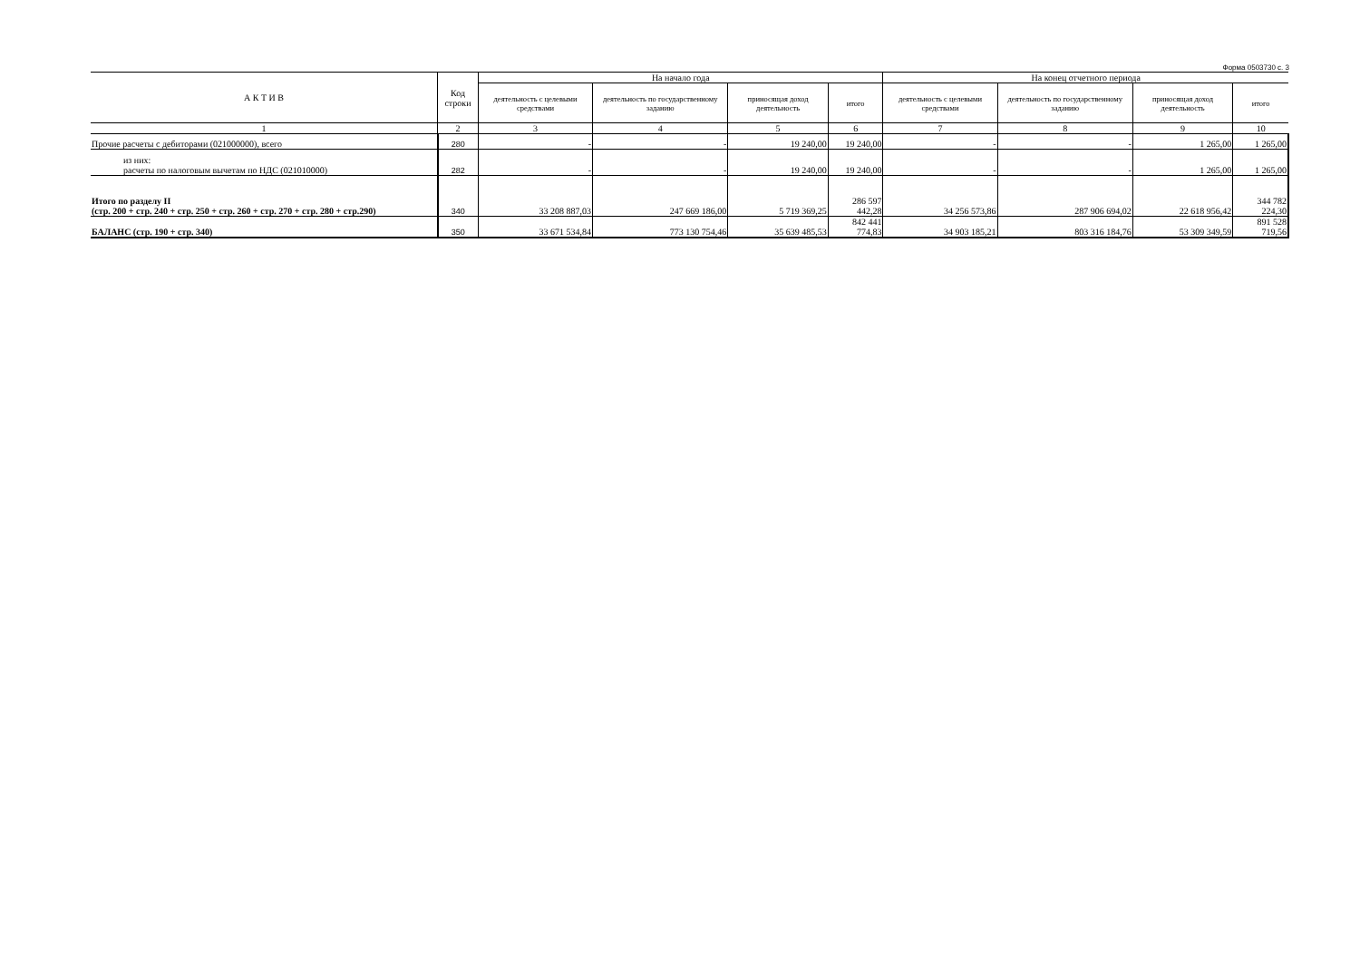Форма 0503730 с. 3
| А К Т И В | Код строки | На начало года | | | | На конец отчетного периода | | | |
| --- | --- | --- | --- | --- | --- | --- | --- | --- | --- |
| | | деятельность с целевыми средствами | деятельность по государственному заданию | приносящая доход деятельность | итого | деятельность с целевыми средствами | деятельность по государственному заданию | приносящая доход деятельность | итого |
| 1 | 2 | 3 | 4 | 5 | 6 | 7 | 8 | 9 | 10 |
| Прочие расчеты с дебиторами (021000000), всего | 280 | - | - | 19 240,00 | 19 240,00 | - | - | 1 265,00 | 1 265,00 |
| из них: расчеты по налоговым вычетам по НДС (021010000) | 282 | - | - | 19 240,00 | 19 240,00 | - | - | 1 265,00 | 1 265,00 |
| Итого по разделу II (стр. 200 + стр. 240 + стр. 250 + стр. 260 + стр. 270 + стр. 280 + стр.290) | 340 | 33 208 887,03 | 247 669 186,00 | 5 719 369,25 | 286 597 442,28 | 34 256 573,86 | 287 906 694,02 | 22 618 956,42 | 344 782 224,30 |
| БАЛАНС (стр. 190 + стр. 340) | 350 | 33 671 534,84 | 773 130 754,46 | 35 639 485,53 | 842 441 774,83 | 34 903 185,21 | 803 316 184,76 | 53 309 349,59 | 891 528 719,56 |